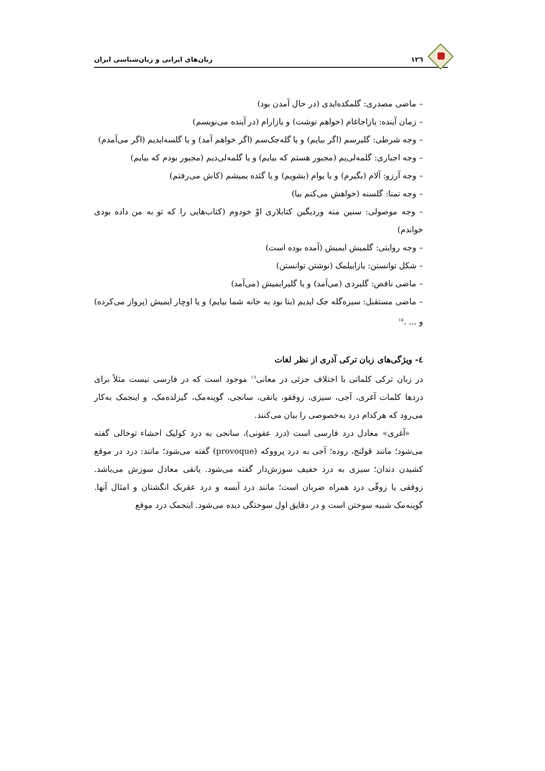١٢٦ زبان‌های ایرانی و زبان‌شناسی ایران
– ماضی مصدری: گلمکده‌ایدی (در حال آمدن بود)
– زمان آینده: یازاجاغام (خواهم نوشت) و یازارام (در آینده می‌نویسم)
– وجه شرطی: گلیرسم (اگر بیایم) و یا گله‌جک‌سم (اگر خواهم آمد) و یا گلسه‌ایدیم (اگر می‌آمدم)
– وجه اجباری: گلمه‌لی‌یم (مجبور هستم که بیایم) و یا گلمه‌لی‌دیم (مجبور بودم که بیایم)
– وجه آرزو: آلام (بگیرم) و یا یوام (بشویم) و یا گئده یمیشم (کاش می‌رفتم)
– وجه تمنا: گلسنه (خواهش می‌کنم بیا)
– وجه موصولی: سنین منه وردیگین کتابلاری اوْ خودوم (کتاب‌هایی را که تو به من داده بودی خواندم)
– وجه روایتی: گلمیش ایمیش (آمده بوده است)
– شکل توانستن: یازابیلمک (نوشتن توانستن)
– ماضی ناقص: گلیردی (می‌آمد) و یا گلیرایمیش (می‌آمد)
– ماضی مستقبل: سیزه‌گله جک ایدیم (بنا بود به خانه شما بیایم) و یا اوچار ایمیش (پرواز می‌کرده) و ... .<sup>١٥</sup>
٤- ویژگی‌های زبان ترکی آذری از نظر لغات
در زبان ترکی کلماتی با اختلاف جزئی در معانی<sup>١٦</sup> موجود است که در فارسی نیست مثلاً برای دردها کلمات آغری، آجی، سیزی، زوققو، یانقی، سانجی، گوینه‌مک، گیزلده‌مک، و اینجمک به‌کار می‌رود که هرکدام درد به‌خصوصی را بیان می‌کنند.
«آغری» معادل درد فارسی است (درد عفونی)، سانجی به درد کولیک احشاء توخالی گفته می‌شود؛ مانند قولنج، روده؛ آجی به درد پرووکه (provoque) گفته می‌شود؛ مانند: درد در موقع کشیدن دندان؛ سیزی به درد خفیف سوزش‌دار گفته می‌شود. یانقی معادل سوزش می‌باشد. زوققی یا زوقّی درد همراه ضربان است؛ مانند درد آبسه و درد عقربک انگشتان و امثال آنها. گوینه‌مک شبیه سوختن است و در دقایق اول سوختگی دیده می‌شود. اینجمک درد موقع